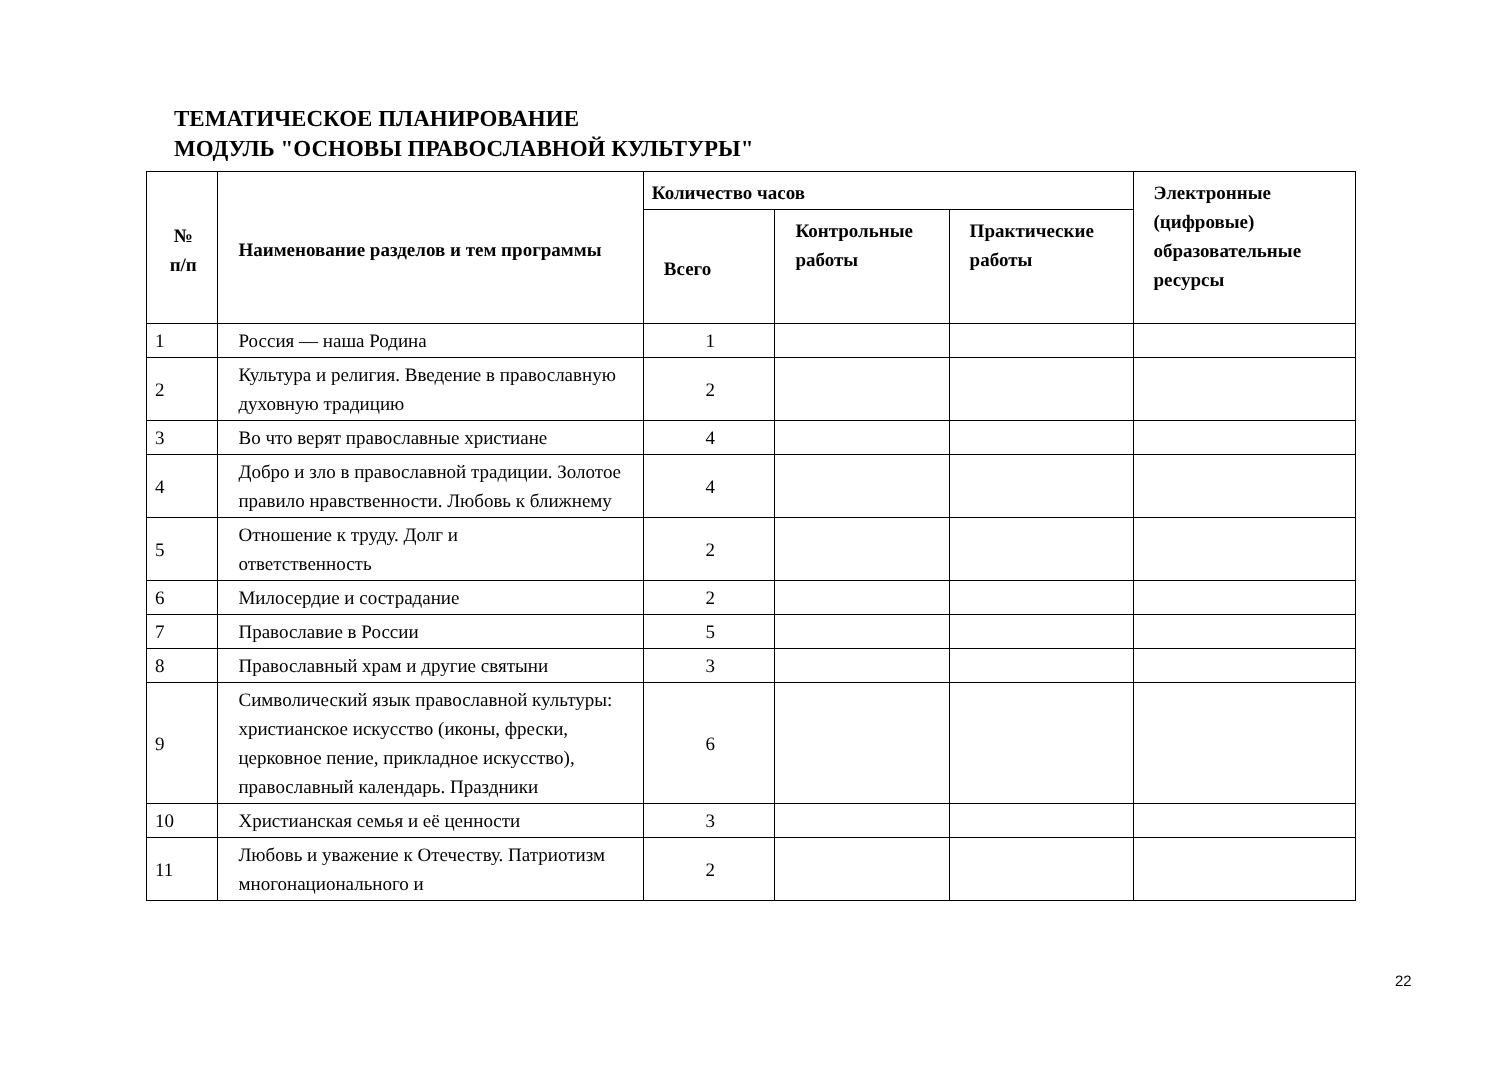ТЕМАТИЧЕСКОЕ ПЛАНИРОВАНИЕ
МОДУЛЬ "ОСНОВЫ ПРАВОСЛАВНОЙ КУЛЬТУРЫ"
| № п/п | Наименование разделов и тем программы | Количество часов | | | Электронные (цифровые) образовательные ресурсы |
| --- | --- | --- | --- | --- | --- |
| | | Всего | Контрольные работы | Практические работы | |
| 1 | Россия — наша Родина | 1 | | | |
| 2 | Культура и религия. Введение в православную духовную традицию | 2 | | | |
| 3 | Во что верят православные христиане | 4 | | | |
| 4 | Добро и зло в православной традиции. Золотое правило нравственности. Любовь к ближнему | 4 | | | |
| 5 | Отношение к труду. Долг и ответственность | 2 | | | |
| 6 | Милосердие и сострадание | 2 | | | |
| 7 | Православие в России | 5 | | | |
| 8 | Православный храм и другие святыни | 3 | | | |
| 9 | Символический язык православной культуры: христианское искусство (иконы, фрески, церковное пение, прикладное искусство), православный календарь. Праздники | 6 | | | |
| 10 | Христианская семья и её ценности | 3 | | | |
| 11 | Любовь и уважение к Отечеству. Патриотизм многонационального и | 2 | | | |
22